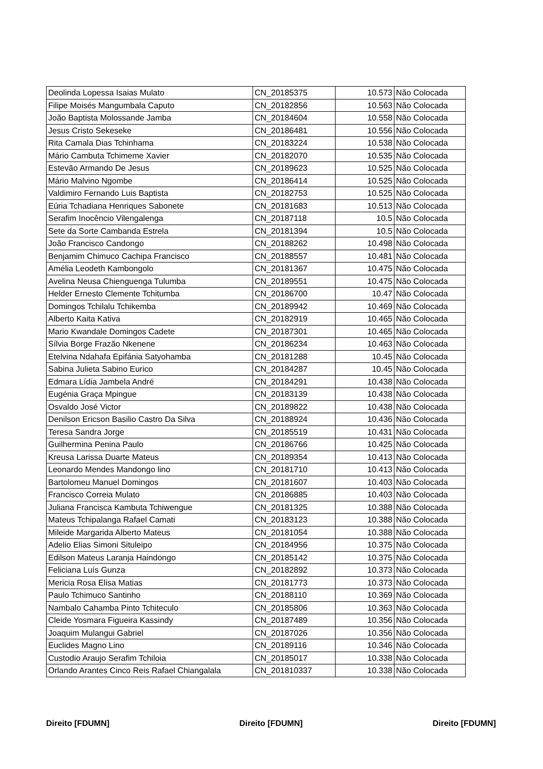| Deolinda Lopessa Isaias Mulato | CN_20185375 | 10.573 | Não Colocada |
| Filipe Moisés Mangumbala Caputo | CN_20182856 | 10.563 | Não Colocada |
| João Baptista Molossande Jamba | CN_20184604 | 10.558 | Não Colocada |
| Jesus Cristo Sekeseke | CN_20186481 | 10.556 | Não Colocada |
| Rita Camala Dias Tchinhama | CN_20183224 | 10.538 | Não Colocada |
| Mário Cambuta Tchimeme Xavier | CN_20182070 | 10.535 | Não Colocada |
| Estevão Armando De Jesus | CN_20189623 | 10.525 | Não Colocada |
| Mário Malvino Ngombe | CN_20186414 | 10.525 | Não Colocada |
| Valdimiro Fernando Luis Baptista | CN_20182753 | 10.525 | Não Colocada |
| Eúria Tchadiana Henriques Sabonete | CN_20181683 | 10.513 | Não Colocada |
| Serafim Inocêncio Vilengalenga | CN_20187118 | 10.5 | Não Colocada |
| Sete da Sorte Cambanda Estrela | CN_20181394 | 10.5 | Não Colocada |
| João Francisco Candongo | CN_20188262 | 10.498 | Não Colocada |
| Benjamim Chimuco Cachipa Francisco | CN_20188557 | 10.481 | Não Colocada |
| Amélia Leodeth Kambongolo | CN_20181367 | 10.475 | Não Colocada |
| Avelina Neusa Chienguenga Tulumba | CN_20189551 | 10.475 | Não Colocada |
| Helder Ernesto Clemente Tchitumba | CN_20186700 | 10.47 | Não Colocada |
| Domingos Tchilalu Tchikemba | CN_20189942 | 10.469 | Não Colocada |
| Alberto Kaita Kativa | CN_20182919 | 10.465 | Não Colocada |
| Mario Kwandale Domingos Cadete | CN_20187301 | 10.465 | Não Colocada |
| Sílvia Borge Frazão Nkenene | CN_20186234 | 10.463 | Não Colocada |
| Etelvina Ndahafa Epifánia Satyohamba | CN_20181288 | 10.45 | Não Colocada |
| Sabina Julieta Sabino Eurico | CN_20184287 | 10.45 | Não Colocada |
| Edmara Lídia Jambela André | CN_20184291 | 10.438 | Não Colocada |
| Eugénia Graça Mpingue | CN_20183139 | 10.438 | Não Colocada |
| Osvaldo José Victor | CN_20189822 | 10.438 | Não Colocada |
| Denilson Ericson Basilio Castro Da Silva | CN_20188924 | 10.436 | Não Colocada |
| Teresa Sandra Jorge | CN_20185519 | 10.431 | Não Colocada |
| Guilhermina Penina Paulo | CN_20186766 | 10.425 | Não Colocada |
| Kreusa Larissa Duarte Mateus | CN_20189354 | 10.413 | Não Colocada |
| Leonardo Mendes Mandongo lino | CN_20181710 | 10.413 | Não Colocada |
| Bartolomeu Manuel Domingos | CN_20181607 | 10.403 | Não Colocada |
| Francisco Correia Mulato | CN_20186885 | 10.403 | Não Colocada |
| Juliana Francisca Kambuta Tchiwengue | CN_20181325 | 10.388 | Não Colocada |
| Mateus Tchipalanga Rafael Camati | CN_20183123 | 10.388 | Não Colocada |
| Mileide Margarida Alberto Mateus | CN_20181054 | 10.388 | Não Colocada |
| Adelio Elias Simoni Situleipo | CN_20184956 | 10.375 | Não Colocada |
| Edilson Mateus Laranja Haindongo | CN_20185142 | 10.375 | Não Colocada |
| Feliciana Luís Gunza | CN_20182892 | 10.373 | Não Colocada |
| Mericia Rosa Elisa Matias | CN_20181773 | 10.373 | Não Colocada |
| Paulo Tchimuco Santinho | CN_20188110 | 10.369 | Não Colocada |
| Nambalo Cahamba Pinto Tchiteculo | CN_20185806 | 10.363 | Não Colocada |
| Cleide Yosmara Figueira Kassindy | CN_20187489 | 10.356 | Não Colocada |
| Joaquim Mulangui Gabriel | CN_20187026 | 10.356 | Não Colocada |
| Euclides Magno Lino | CN_20189116 | 10.346 | Não Colocada |
| Custodio Araujo Serafim Tchiloia | CN_20185017 | 10.338 | Não Colocada |
| Orlando Arantes Cinco Reis Rafael Chiangalala | CN_201810337 | 10.338 | Não Colocada |
Direito [FDUMN] Direito [FDUMN] Direito [FDUMN]